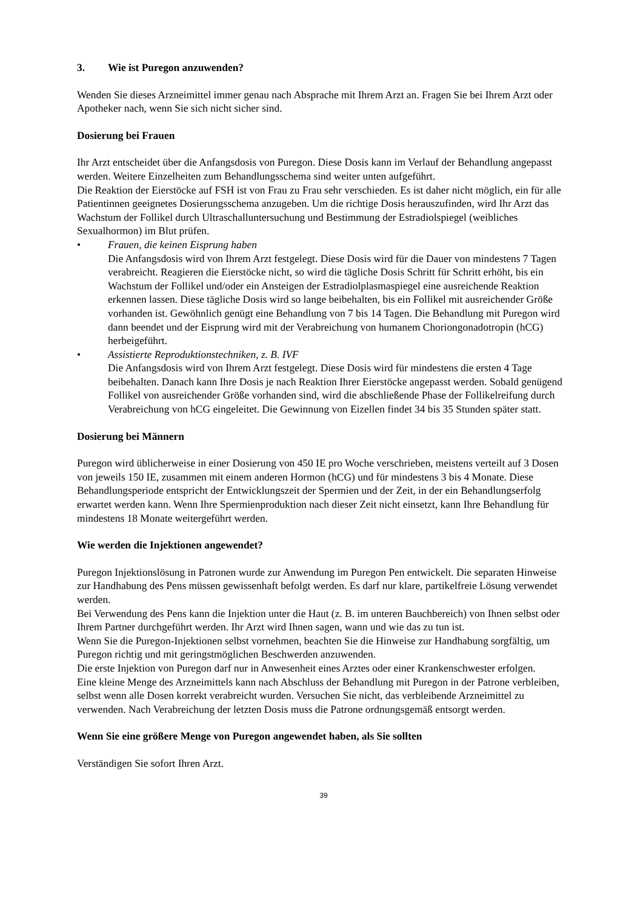3. Wie ist Puregon anzuwenden?
Wenden Sie dieses Arzneimittel immer genau nach Absprache mit Ihrem Arzt an. Fragen Sie bei Ihrem Arzt oder Apotheker nach, wenn Sie sich nicht sicher sind.
Dosierung bei Frauen
Ihr Arzt entscheidet über die Anfangsdosis von Puregon. Diese Dosis kann im Verlauf der Behandlung angepasst werden. Weitere Einzelheiten zum Behandlungsschema sind weiter unten aufgeführt.
Die Reaktion der Eierstöcke auf FSH ist von Frau zu Frau sehr verschieden. Es ist daher nicht möglich, ein für alle Patientinnen geeignetes Dosierungsschema anzugeben. Um die richtige Dosis herauszufinden, wird Ihr Arzt das Wachstum der Follikel durch Ultraschalluntersuchung und Bestimmung der Estradiolspiegel (weibliches Sexualhormon) im Blut prüfen.
• Frauen, die keinen Eisprung haben
Die Anfangsdosis wird von Ihrem Arzt festgelegt. Diese Dosis wird für die Dauer von mindestens 7 Tagen verabreicht. Reagieren die Eierstöcke nicht, so wird die tägliche Dosis Schritt für Schritt erhöht, bis ein Wachstum der Follikel und/oder ein Ansteigen der Estradiolplasmaspiegel eine ausreichende Reaktion erkennen lassen. Diese tägliche Dosis wird so lange beibehalten, bis ein Follikel mit ausreichender Größe vorhanden ist. Gewöhnlich genügt eine Behandlung von 7 bis 14 Tagen. Die Behandlung mit Puregon wird dann beendet und der Eisprung wird mit der Verabreichung von humanem Choriongonadotropin (hCG) herbeigeführt.
• Assistierte Reproduktionstechniken, z. B. IVF
Die Anfangsdosis wird von Ihrem Arzt festgelegt. Diese Dosis wird für mindestens die ersten 4 Tage beibehalten. Danach kann Ihre Dosis je nach Reaktion Ihrer Eierstöcke angepasst werden. Sobald genügend Follikel von ausreichender Größe vorhanden sind, wird die abschließende Phase der Follikelreifung durch Verabreichung von hCG eingeleitet. Die Gewinnung von Eizellen findet 34 bis 35 Stunden später statt.
Dosierung bei Männern
Puregon wird üblicherweise in einer Dosierung von 450 IE pro Woche verschrieben, meistens verteilt auf 3 Dosen von jeweils 150 IE, zusammen mit einem anderen Hormon (hCG) und für mindestens 3 bis 4 Monate. Diese Behandlungsperiode entspricht der Entwicklungszeit der Spermien und der Zeit, in der ein Behandlungserfolg erwartet werden kann. Wenn Ihre Spermienproduktion nach dieser Zeit nicht einsetzt, kann Ihre Behandlung für mindestens 18 Monate weitergeführt werden.
Wie werden die Injektionen angewendet?
Puregon Injektionslösung in Patronen wurde zur Anwendung im Puregon Pen entwickelt. Die separaten Hinweise zur Handhabung des Pens müssen gewissenhaft befolgt werden. Es darf nur klare, partikelfreie Lösung verwendet werden.
Bei Verwendung des Pens kann die Injektion unter die Haut (z. B. im unteren Bauchbereich) von Ihnen selbst oder Ihrem Partner durchgeführt werden. Ihr Arzt wird Ihnen sagen, wann und wie das zu tun ist.
Wenn Sie die Puregon-Injektionen selbst vornehmen, beachten Sie die Hinweise zur Handhabung sorgfältig, um Puregon richtig und mit geringstmöglichen Beschwerden anzuwenden.
Die erste Injektion von Puregon darf nur in Anwesenheit eines Arztes oder einer Krankenschwester erfolgen.
Eine kleine Menge des Arzneimittels kann nach Abschluss der Behandlung mit Puregon in der Patrone verbleiben, selbst wenn alle Dosen korrekt verabreicht wurden. Versuchen Sie nicht, das verbleibende Arzneimittel zu verwenden. Nach Verabreichung der letzten Dosis muss die Patrone ordnungsgemäß entsorgt werden.
Wenn Sie eine größere Menge von Puregon angewendet haben, als Sie sollten
Verständigen Sie sofort Ihren Arzt.
39